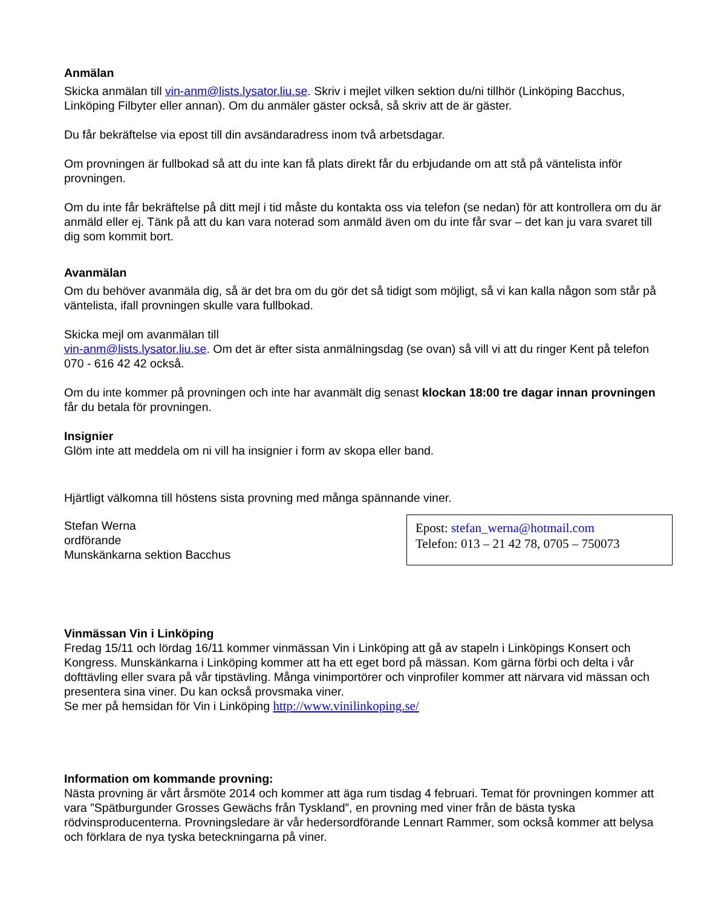Anmälan
Skicka anmälan till vin-anm@lists.lysator.liu.se. Skriv i mejlet vilken sektion du/ni tillhör (Linköping Bacchus, Linköping Filbyter eller annan). Om du anmäler gäster också, så skriv att de är gäster.
Du får bekräftelse via epost till din avsändaradress inom två arbetsdagar.
Om provningen är fullbokad så att du inte kan få plats direkt får du erbjudande om att stå på väntelista inför provningen.
Om du inte får bekräftelse på ditt mejl i tid måste du kontakta oss via telefon (se nedan) för att kontrollera om du är anmäld eller ej. Tänk på att du kan vara noterad som anmäld även om du inte får svar – det kan ju vara svaret till dig som kommit bort.
Avanmälan
Om du behöver avanmäla dig, så är det bra om du gör det så tidigt som möjligt, så vi kan kalla någon som står på väntelista, ifall provningen skulle vara fullbokad.
Skicka mejl om avanmälan till
vin-anm@lists.lysator.liu.se. Om det är efter sista anmälningsdag (se ovan) så vill vi att du ringer Kent på telefon 070 - 616 42 42 också.
Om du inte kommer på provningen och inte har avanmält dig senast klockan 18:00 tre dagar innan provningen får du betala för provningen.
Insignier
Glöm inte att meddela om ni vill ha insignier i form av skopa eller band.
Hjärtligt välkomna till höstens sista provning med många spännande viner.
Stefan Werna
ordförande
Munskänkarna sektion Bacchus
Epost: stefan_werna@hotmail.com
Telefon: 013 – 21 42 78, 0705 – 750073
Vinmässan Vin i Linköping
Fredag 15/11 och lördag 16/11 kommer vinmässan Vin i Linköping att gå av stapeln i Linköpings Konsert och Kongress. Munskänkarna i Linköping kommer att ha ett eget bord på mässan. Kom gärna förbi och delta i vår dofttävling eller svara på vår tipstävling. Många vinimportörer och vinprofiler kommer att närvara vid mässan och presentera sina viner. Du kan också provsmaka viner.
Se mer på hemsidan för Vin i Linköping http://www.vinilinkoping.se/
Information om kommande provning:
Nästa provning är vårt årsmöte 2014 och kommer att äga rum tisdag 4 februari. Temat för provningen kommer att vara ”Spätburgunder Grosses Gewächs från Tyskland”, en provning med viner från de bästa tyska rödvinsproducenterna. Provningsledare är vår hedersordförande Lennart Rammer, som också kommer att belysa och förklara de nya tyska beteckningarna på viner.